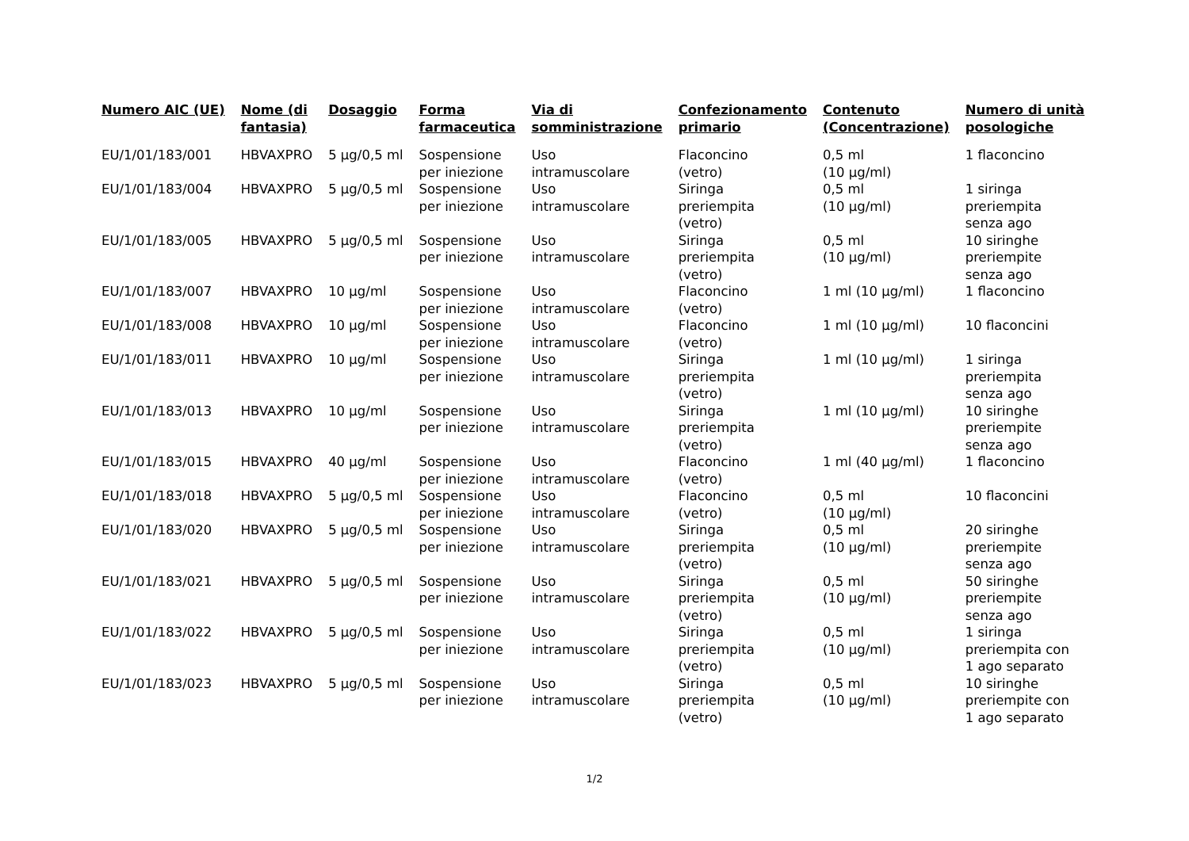| Numero AIC (UE) | Nome (di fantasia) | Dosaggio | Forma farmaceutica | Via di somministrazione | Confezionamento primario | Contenuto (Concentrazione) | Numero di unità posologiche |
| --- | --- | --- | --- | --- | --- | --- | --- |
| EU/1/01/183/001 | HBVAXPRO | 5 µg/0,5 ml | Sospensione per iniezione | Uso intramuscolare | Flaconcino (vetro) | 0,5 ml (10 µg/ml) | 1 flaconcino |
| EU/1/01/183/004 | HBVAXPRO | 5 µg/0,5 ml | Sospensione per iniezione | Uso intramuscolare | Siringa preriempita (vetro) | 0,5 ml (10 µg/ml) | 1 siringa preriempita senza ago |
| EU/1/01/183/005 | HBVAXPRO | 5 µg/0,5 ml | Sospensione per iniezione | Uso intramuscolare | Siringa preriempita (vetro) | 0,5 ml (10 µg/ml) | 10 siringhe preriempite senza ago |
| EU/1/01/183/007 | HBVAXPRO | 10 µg/ml | Sospensione per iniezione | Uso intramuscolare | Flaconcino (vetro) | 1 ml (10 µg/ml) | 1 flaconcino |
| EU/1/01/183/008 | HBVAXPRO | 10 µg/ml | Sospensione per iniezione | Uso intramuscolare | Flaconcino (vetro) | 1 ml (10 µg/ml) | 10 flaconcini |
| EU/1/01/183/011 | HBVAXPRO | 10 µg/ml | Sospensione per iniezione | Uso intramuscolare | Siringa preriempita (vetro) | 1 ml (10 µg/ml) | 1 siringa preriempita senza ago |
| EU/1/01/183/013 | HBVAXPRO | 10 µg/ml | Sospensione per iniezione | Uso intramuscolare | Siringa preriempita (vetro) | 1 ml (10 µg/ml) | 10 siringhe preriempite senza ago |
| EU/1/01/183/015 | HBVAXPRO | 40 µg/ml | Sospensione per iniezione | Uso intramuscolare | Flaconcino (vetro) | 1 ml (40 µg/ml) | 1 flaconcino |
| EU/1/01/183/018 | HBVAXPRO | 5 µg/0,5 ml | Sospensione per iniezione | Uso intramuscolare | Flaconcino (vetro) | 0,5 ml (10 µg/ml) | 10 flaconcini |
| EU/1/01/183/020 | HBVAXPRO | 5 µg/0,5 ml | Sospensione per iniezione | Uso intramuscolare | Siringa preriempita (vetro) | 0,5 ml (10 µg/ml) | 20 siringhe preriempite senza ago |
| EU/1/01/183/021 | HBVAXPRO | 5 µg/0,5 ml | Sospensione per iniezione | Uso intramuscolare | Siringa preriempita (vetro) | 0,5 ml (10 µg/ml) | 50 siringhe preriempite senza ago |
| EU/1/01/183/022 | HBVAXPRO | 5 µg/0,5 ml | Sospensione per iniezione | Uso intramuscolare | Siringa preriempita (vetro) | 0,5 ml (10 µg/ml) | 1 siringa preriempita con 1 ago separato |
| EU/1/01/183/023 | HBVAXPRO | 5 µg/0,5 ml | Sospensione per iniezione | Uso intramuscolare | Siringa preriempita (vetro) | 0,5 ml (10 µg/ml) | 10 siringhe preriempite con 1 ago separato |
1/2